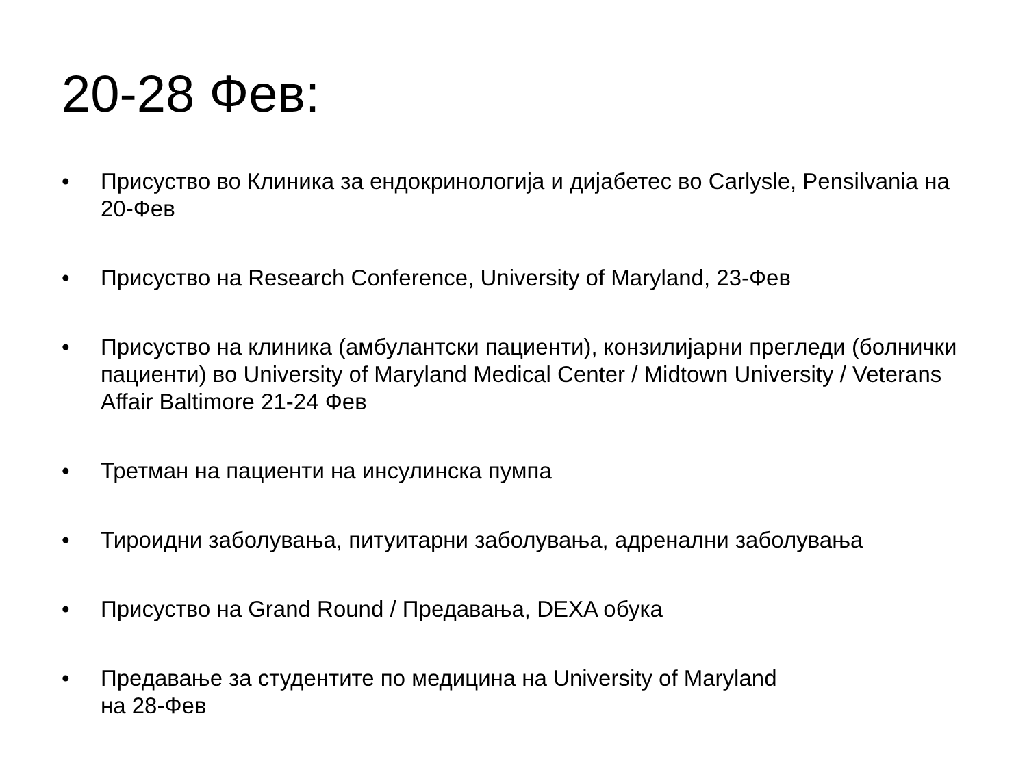20-28 Фев:
• Присуство во Клиника за ендокринологија и дијабетес во Carlysle, Pensilvania на 20-Фев
• Присуство на Research Conference, University of Maryland, 23-Фев
• Присуство на клиника (амбулантски пациенти), конзилијарни прегледи (болнички пациенти) во University of Maryland Medical Center / Midtown University / Veterans Affair Baltimore 21-24 Фев
• Третман на пациенти на инсулинска пумпа
• Тироидни заболувања, питуитарни заболувања, адренални заболувања
• Присуство на Grand Round / Предавања, DEXA обука
• Предавање за студентите по медицина на University of Maryland
на 28-Фев